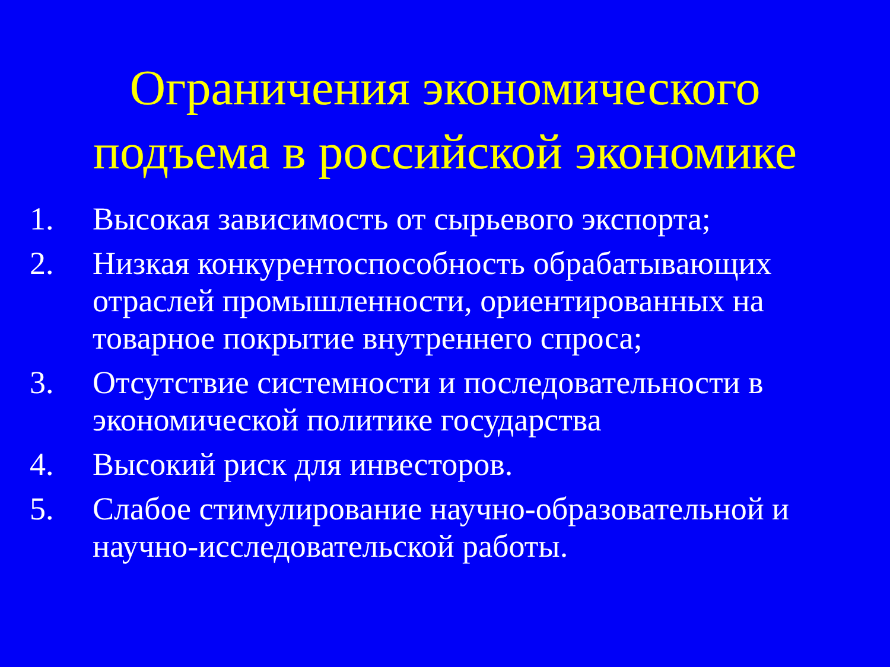Ограничения экономического
подъема в российской экономике
1. Высокая зависимость от сырьевого экспорта;
2. Низкая конкурентоспособность обрабатывающих отраслей промышленности, ориентированных на товарное покрытие внутреннего спроса;
3. Отсутствие системности и последовательности в экономической политике государства
4. Высокий риск для инвесторов.
5. Слабое стимулирование научно-образовательной и научно-исследовательской работы.